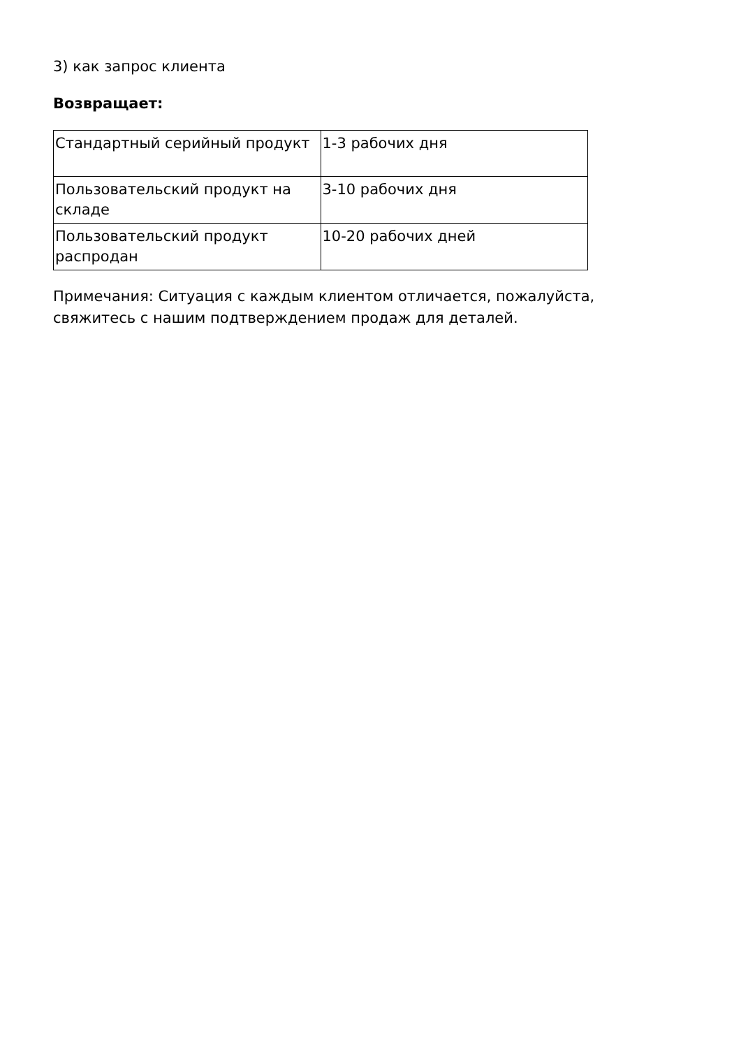3) как запрос клиента
Возвращает:
| Стандартный серийный продукт | 1-3 рабочих дня |
| Пользовательский продукт на складе | 3-10 рабочих дня |
| Пользовательский продукт распродан | 10-20 рабочих дней |
Примечания: Ситуация с каждым клиентом отличается, пожалуйста, свяжитесь с нашим подтверждением продаж для деталей.